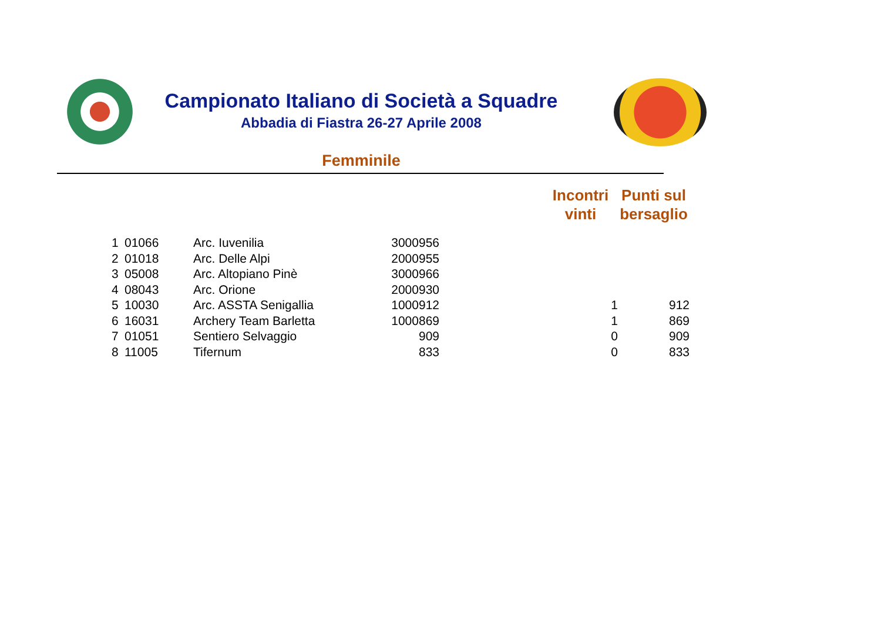Campionato Italiano di Società a Squadre
Abbadia di Fiastra 26-27 Aprile 2008
Femminile
| | | | | | Incontri vinti | Punti sul bersaglio |
| --- | --- | --- | --- | --- | --- | --- |
| 1 | 01066 | Arc. Iuvenilia | 3000956 | | | |
| 2 | 01018 | Arc. Delle Alpi | 2000955 | | | |
| 3 | 05008 | Arc. Altopiano Pinè | 3000966 | | | |
| 4 | 08043 | Arc. Orione | 2000930 | | | |
| 5 | 10030 | Arc. ASSTA Senigallia | 1000912 | | 1 | 912 |
| 6 | 16031 | Archery Team Barletta | 1000869 | | 1 | 869 |
| 7 | 01051 | Sentiero Selvaggio | 909 | | 0 | 909 |
| 8 | 11005 | Tifernum | 833 | | 0 | 833 |